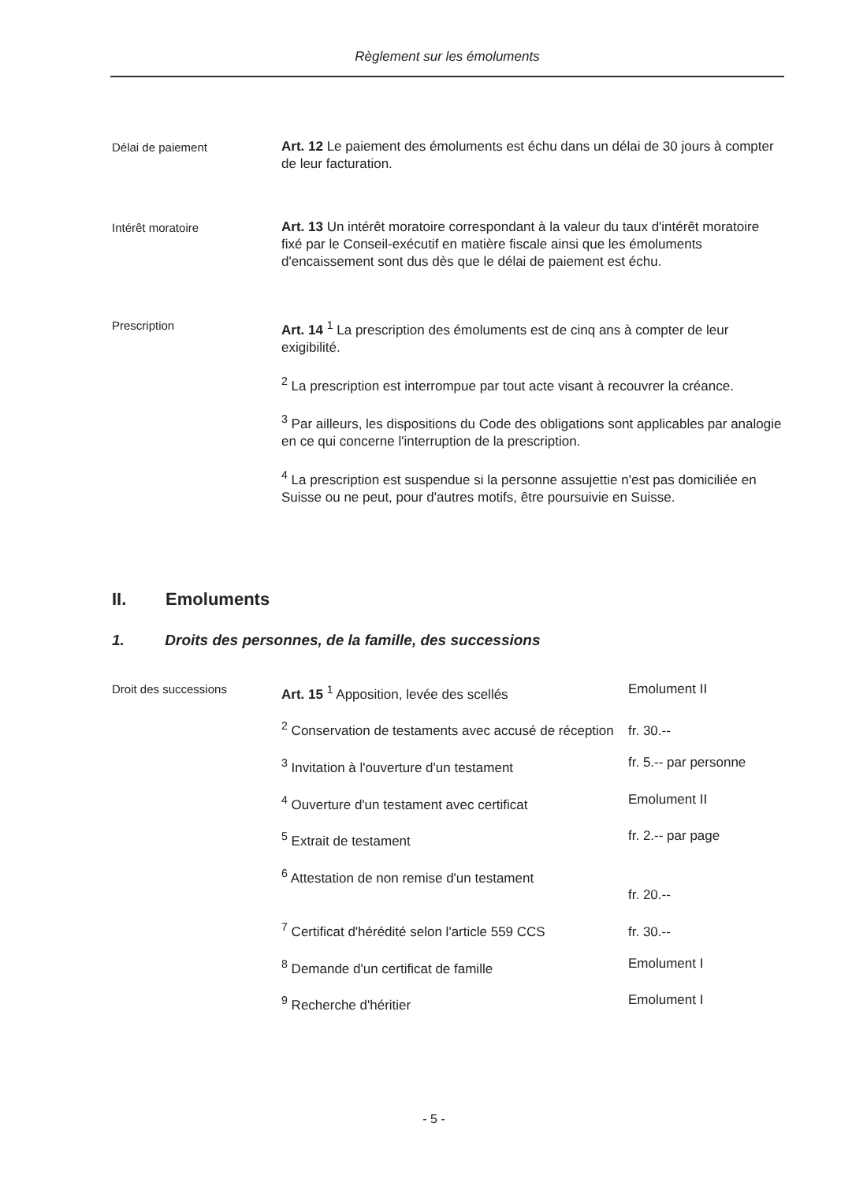Règlement sur les émoluments
Délai de paiement
Art. 12 Le paiement des émoluments est échu dans un délai de 30 jours à compter de leur facturation.
Intérêt moratoire
Art. 13 Un intérêt moratoire correspondant à la valeur du taux d'intérêt moratoire fixé par le Conseil-exécutif en matière fiscale ainsi que les émoluments d'encaissement sont dus dès que le délai de paiement est échu.
Prescription
Art. 14 <sup>1</sup> La prescription des émoluments est de cinq ans à compter de leur exigibilité.
<sup>2</sup> La prescription est interrompue par tout acte visant à recouvrer la créance.
<sup>3</sup> Par ailleurs, les dispositions du Code des obligations sont applicables par analogie en ce qui concerne l'interruption de la prescription.
<sup>4</sup> La prescription est suspendue si la personne assujettie n'est pas domiciliée en Suisse ou ne peut, pour d'autres motifs, être poursuivie en Suisse.
II. Emoluments
1. Droits des personnes, de la famille, des successions
| Droit des successions | Art. 15 <sup>1</sup> Apposition, levée des scellés | Emolument II |
| | <sup>2</sup> Conservation de testaments avec accusé de réception | fr. 30.-- |
| | <sup>3</sup> Invitation à l'ouverture d'un testament | fr. 5.-- par personne |
| | <sup>4</sup> Ouverture d'un testament avec certificat | Emolument II |
| | <sup>5</sup> Extrait de testament | fr. 2.-- par page |
| | <sup>6</sup> Attestation de non remise d'un testament | fr. 20.-- |
| | <sup>7</sup> Certificat d'hérédité selon l'article 559 CCS | fr. 30.-- |
| | <sup>8</sup> Demande d'un certificat de famille | Emolument I |
| | <sup>9</sup> Recherche d'héritier | Emolument I |
- 5 -